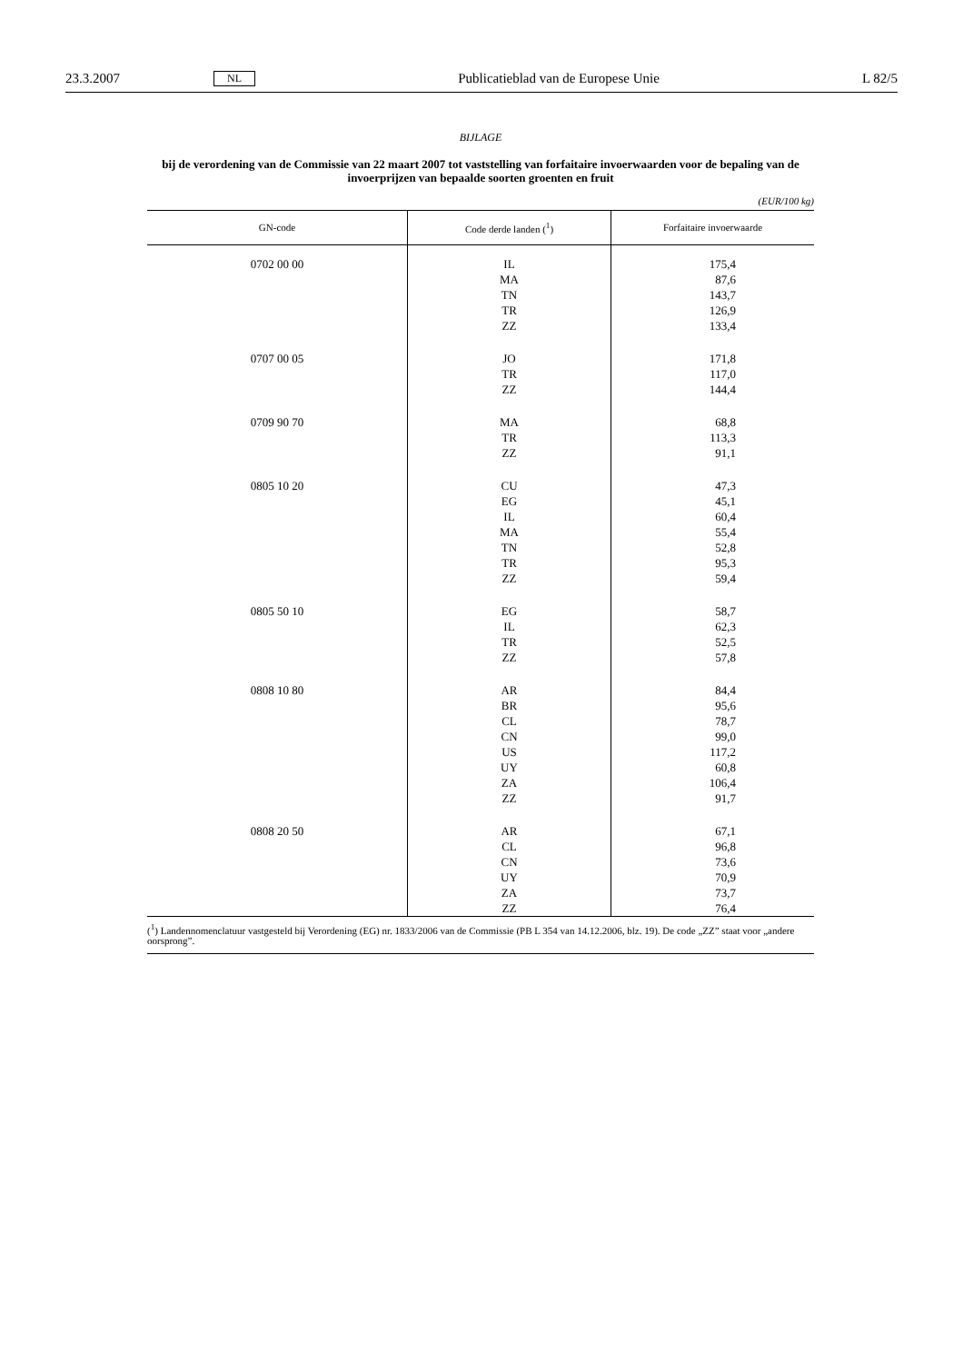23.3.2007 NL Publicatieblad van de Europese Unie L 82/5
BIJLAGE
bij de verordening van de Commissie van 22 maart 2007 tot vaststelling van forfaitaire invoerwaarden voor de bepaling van de invoerprijzen van bepaalde soorten groenten en fruit
(EUR/100 kg)
| GN-code | Code derde landen (<sup>1</sup>) | Forfaitaire invoerwaarde |
| --- | --- | --- |
| 0702 00 00 | IL MA TN TR ZZ | 175,4 87,6 143,7 126,9 133,4 |
| 0707 00 05 | JO TR ZZ | 171,8 117,0 144,4 |
| 0709 90 70 | MA TR ZZ | 68,8 113,3 91,1 |
| 0805 10 20 | CU EG IL MA TN TR ZZ | 47,3 45,1 60,4 55,4 52,8 95,3 59,4 |
| 0805 50 10 | EG IL TR ZZ | 58,7 62,3 52,5 57,8 |
| 0808 10 80 | AR BR CL CN US UY ZA ZZ | 84,4 95,6 78,7 99,0 117,2 60,8 106,4 91,7 |
| 0808 20 50 | AR CL CN UY ZA ZZ | 67,1 96,8 73,6 70,9 73,7 76,4 |
(<sup>1</sup>) Landennomenclatuur vastgesteld bij Verordening (EG) nr. 1833/2006 van de Commissie (PB L 354 van 14.12.2006, blz. 19). De code „ZZ” staat voor „andere oorsprong”.